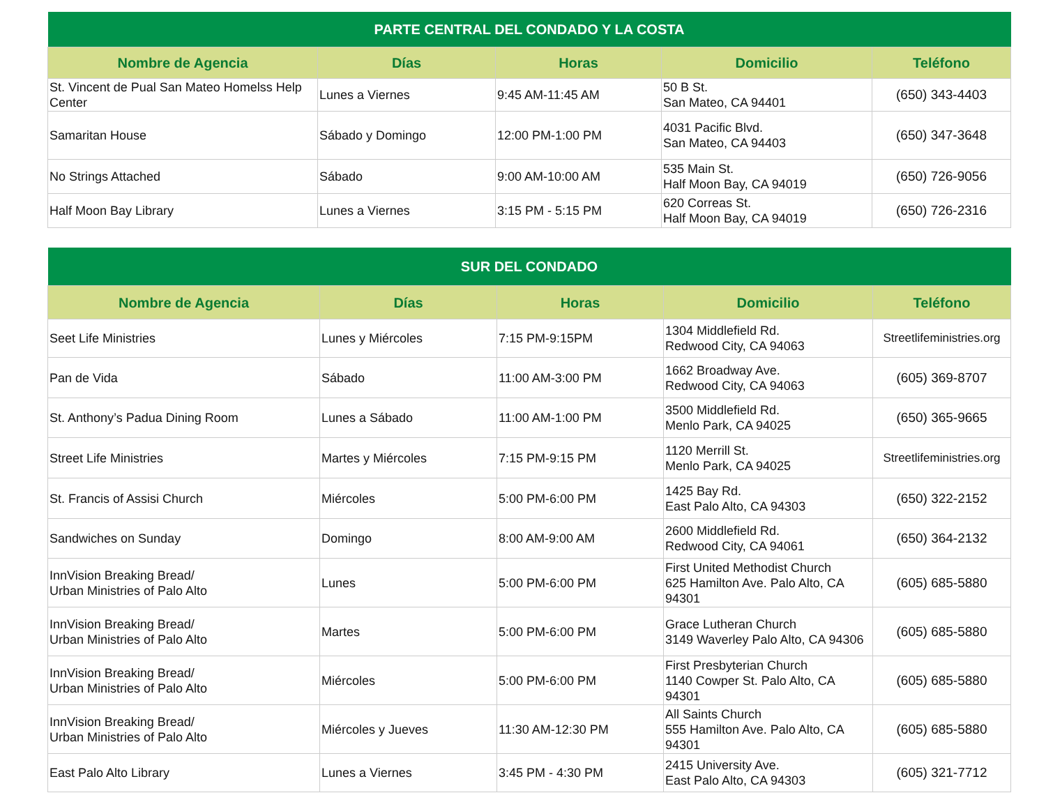| PARTE CENTRAL DEL CONDADO Y LA COSTA | | | | |
| --- | --- | --- | --- | --- |
| Nombre de Agencia | Días | Horas | Domicilio | Teléfono |
| St. Vincent de Pual San Mateo Homelss Help Center | Lunes a Viernes | 9:45 AM-11:45 AM | 50 B St. San Mateo, CA 94401 | (650) 343-4403 |
| Samaritan House | Sábado y Domingo | 12:00 PM-1:00 PM | 4031 Pacific Blvd. San Mateo, CA 94403 | (650) 347-3648 |
| No Strings Attached | Sábado | 9:00 AM-10:00 AM | 535 Main St. Half Moon Bay, CA 94019 | (650) 726-9056 |
| Half Moon Bay Library | Lunes a Viernes | 3:15 PM - 5:15 PM | 620 Correas St. Half Moon Bay, CA 94019 | (650) 726-2316 |
| SUR DEL CONDADO | | | | |
| --- | --- | --- | --- | --- |
| Nombre de Agencia | Días | Horas | Domicilio | Teléfono |
| Seet Life Ministries | Lunes y Miércoles | 7:15 PM-9:15PM | 1304 Middlefield Rd. Redwood City, CA 94063 | Streetlifeministries.org |
| Pan de Vida | Sábado | 11:00 AM-3:00 PM | 1662 Broadway Ave. Redwood City, CA 94063 | (605) 369-8707 |
| St. Anthony’s Padua Dining Room | Lunes a Sábado | 11:00 AM-1:00 PM | 3500 Middlefield Rd. Menlo Park, CA 94025 | (650) 365-9665 |
| Street Life Ministries | Martes y Miércoles | 7:15 PM-9:15 PM | 1120 Merrill St. Menlo Park, CA 94025 | Streetlifeministries.org |
| St. Francis of Assisi Church | Miércoles | 5:00 PM-6:00 PM | 1425 Bay Rd. East Palo Alto, CA 94303 | (650) 322-2152 |
| Sandwiches on Sunday | Domingo | 8:00 AM-9:00 AM | 2600 Middlefield Rd. Redwood City, CA 94061 | (650) 364-2132 |
| InnVision Breaking Bread/ Urban Ministries of Palo Alto | Lunes | 5:00 PM-6:00 PM | First United Methodist Church 625 Hamilton Ave. Palo Alto, CA 94301 | (605) 685-5880 |
| InnVision Breaking Bread/ Urban Ministries of Palo Alto | Martes | 5:00 PM-6:00 PM | Grace Lutheran Church 3149 Waverley Palo Alto, CA 94306 | (605) 685-5880 |
| InnVision Breaking Bread/ Urban Ministries of Palo Alto | Miércoles | 5:00 PM-6:00 PM | First Presbyterian Church 1140 Cowper St. Palo Alto, CA 94301 | (605) 685-5880 |
| InnVision Breaking Bread/ Urban Ministries of Palo Alto | Miércoles y Jueves | 11:30 AM-12:30 PM | All Saints Church 555 Hamilton Ave. Palo Alto, CA 94301 | (605) 685-5880 |
| East Palo Alto Library | Lunes a Viernes | 3:45 PM - 4:30 PM | 2415 University Ave. East Palo Alto, CA 94303 | (605) 321-7712 |